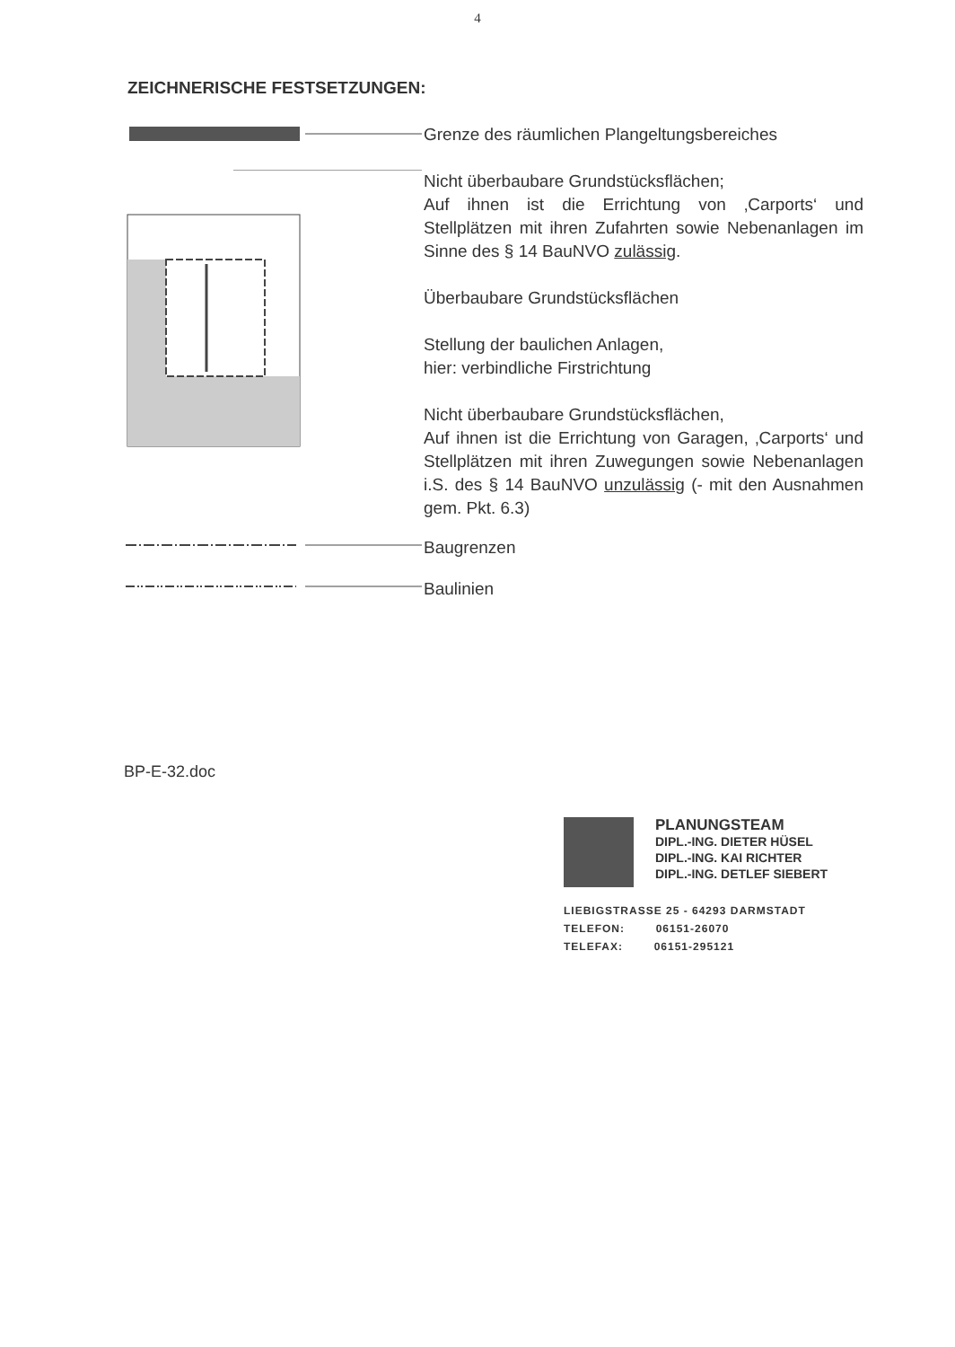4
ZEICHNERISCHE FESTSETZUNGEN:
Grenze des räumlichen Plangeltungsbereiches
Nicht überbaubare Grundstücksflächen;
Auf ihnen ist die Errichtung von ‚Carports‘ und Stellplätzen mit ihren Zufahrten sowie Nebenanlagen im Sinne des § 14 BauNVO zulässig.
Überbaubare Grundstücksflächen
Stellung der baulichen Anlagen,
hier: verbindliche Firstrichtung
Nicht überbaubare Grundstücksflächen,
Auf ihnen ist die Errichtung von Garagen, ‚Carports‘ und Stellplätzen mit ihren Zuwegungen sowie Nebenanlagen i.S. des § 14 BauNVO unzulässig (- mit den Ausnahmen gem. Pkt. 6.3)
Baugrenzen
Baulinien
BP-E-32.doc
PLANUNGSTEAM
DIPL.-ING. DIETER HÜSEL
DIPL.-ING. KAI RICHTER
DIPL.-ING. DETLEF SIEBERT
LIEBIGSTRASSE 25 - 64293 DARMSTADT
TELEFON: 06151-26070
TELEFAX: 06151-295121